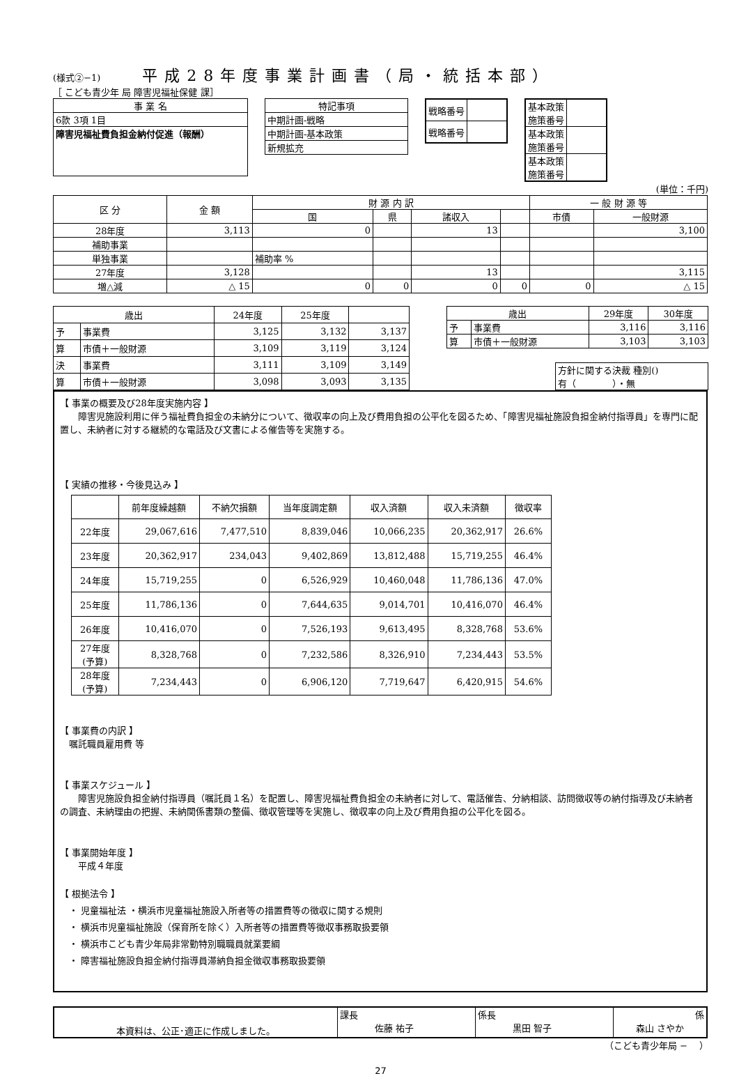(様式②−1)
平成28年度事業計画書（局・統括本部）
［ こども青少年 局 障害児福祉保健 課］
| 事 業 名 |
| --- |
| 6款 3項 1目 |
| 障害児福祉費負担金納付促進（報酬） |
| 特記事項 |
| --- |
| 中期計画-戦略 |
| 中期計画-基本政策 |
| 新規拡充 |
| 戦略番号 | |
| 戦略番号 | |
| 基本政策 施策番号 | |
| 基本政策 施策番号 | |
| 基本政策 施策番号 | |
(単位：千円)
| 区 分 | 金 額 | 財 源 内 訳 | | | | 一 般 財 源 等 | |
| --- | --- | --- | --- | --- | --- | --- | --- |
| | | 国 | 県 | 諸収入 | | 市債 | 一般財源 |
| 28年度 | 3,113 | 0 | | 13 | | | 3,100 |
| 補助事業 | | | | | | | |
| 単独事業 | | 補助率 % | | | | | |
| 27年度 | 3,128 | | | 13 | | | 3,115 |
| 増△減 | △ 15 | 0 | 0 | 0 | 0 | 0 | △ 15 |
| 歳出 | | 24年度 | 25年度 | |
| --- | --- | --- | --- | --- |
| 予 | 事業費 | 3,125 | 3,132 | 3,137 |
| 算 | 市債＋一般財源 | 3,109 | 3,119 | 3,124 |
| 決 | 事業費 | 3,111 | 3,109 | 3,149 |
| 算 | 市債＋一般財源 | 3,098 | 3,093 | 3,135 |
| 歳出 | | 29年度 | 30年度 |
| --- | --- | --- | --- |
| 予 | 事業費 | 3,116 | 3,116 |
| 算 | 市債＋一般財源 | 3,103 | 3,103 |
| 方針に関する決裁 種別() 有（ ）・無 |
【 事業の概要及び28年度実施内容 】
　　障害児施設利用に伴う福祉費負担金の未納分について、徴収率の向上及び費用負担の公平化を図るため、「障害児福祉施設負担金納付指導員」を専門に配置し、未納者に対する継続的な電話及び文書による催告等を実施する。
【 実績の推移・今後見込み 】
| | 前年度繰越額 | 不納欠損額 | 当年度調定額 | 収入済額 | 収入未済額 | 徴収率 |
| --- | --- | --- | --- | --- | --- | --- |
| 22年度 | 29,067,616 | 7,477,510 | 8,839,046 | 10,066,235 | 20,362,917 | 26.6% |
| 23年度 | 20,362,917 | 234,043 | 9,402,869 | 13,812,488 | 15,719,255 | 46.4% |
| 24年度 | 15,719,255 | 0 | 6,526,929 | 10,460,048 | 11,786,136 | 47.0% |
| 25年度 | 11,786,136 | 0 | 7,644,635 | 9,014,701 | 10,416,070 | 46.4% |
| 26年度 | 10,416,070 | 0 | 7,526,193 | 9,613,495 | 8,328,768 | 53.6% |
| 27年度 (予算) | 8,328,768 | 0 | 7,232,586 | 8,326,910 | 7,234,443 | 53.5% |
| 28年度 (予算) | 7,234,443 | 0 | 6,906,120 | 7,719,647 | 6,420,915 | 54.6% |
【 事業費の内訳 】
　嘱託職員雇用費 等
【 事業スケジュール 】
　　障害児施設負担金納付指導員（嘱託員１名）を配置し、障害児福祉費負担金の未納者に対して、電話催告、分納相談、訪問徴収等の納付指導及び未納者の調査、未納理由の把握、未納関係書類の整備、徴収管理等を実施し、徴収率の向上及び費用負担の公平化を図る。
【 事業開始年度 】
　　平成４年度
【 根拠法令 】
　・ 児童福祉法 ・横浜市児童福祉施設入所者等の措置費等の徴収に関する規則
　・ 横浜市児童福祉施設（保育所を除く）入所者等の措置費等徴収事務取扱要領
　・ 横浜市こども青少年局非常勤特別職職員就業要綱
　・ 障害福祉施設負担金納付指導員滞納負担金徴収事務取扱要領
| 本資料は、公正･適正に作成しました。 | 課長 佐藤 祐子 | 係長 黒田 智子 | 係 森山 さやか |
（こども青少年局 −　 ）
27